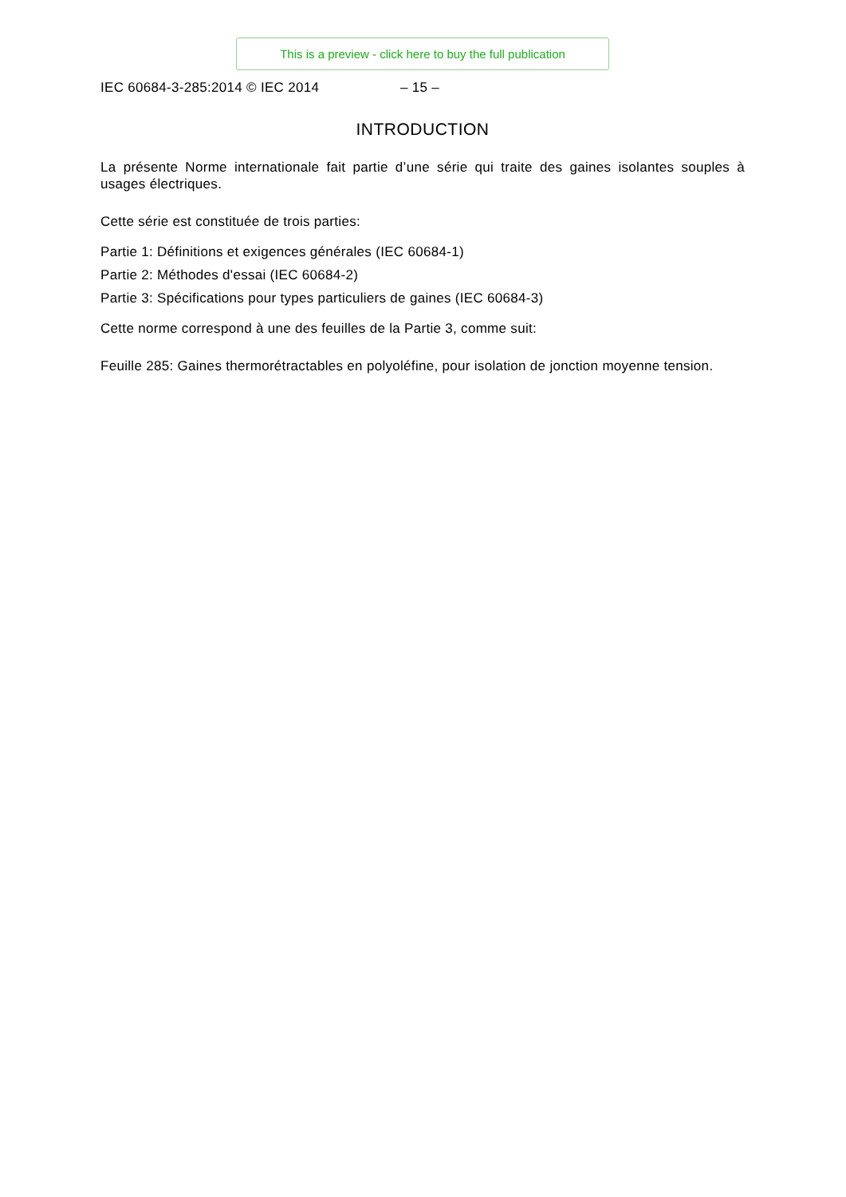This is a preview - click here to buy the full publication
IEC 60684-3-285:2014 © IEC 2014 – 15 –
INTRODUCTION
La présente Norme internationale fait partie d’une série qui traite des gaines isolantes souples à usages électriques.
Cette série est constituée de trois parties:
Partie 1: Définitions et exigences générales (IEC 60684-1)
Partie 2: Méthodes d'essai (IEC 60684-2)
Partie 3: Spécifications pour types particuliers de gaines (IEC 60684-3)
Cette norme correspond à une des feuilles de la Partie 3, comme suit:
Feuille 285: Gaines thermorétractables en polyoléfine, pour isolation de jonction moyenne tension.